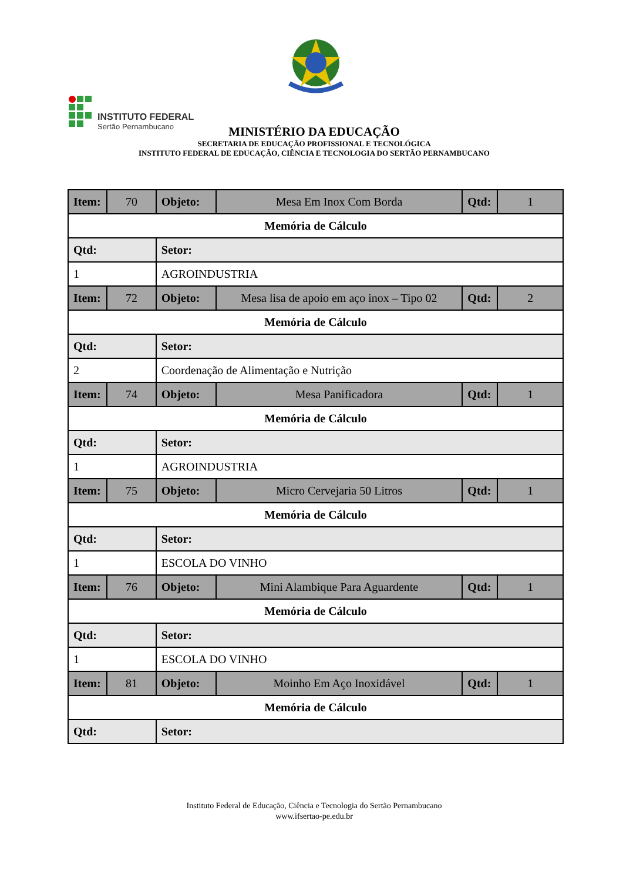INSTITUTO FEDERAL
Sertão Pernambucano
MINISTÉRIO DA EDUCAÇÃO
SECRETARIA DE EDUCAÇÃO PROFISSIONAL E TECNOLÓGICA
INSTITUTO FEDERAL DE EDUCAÇÃO, CIÊNCIA E TECNOLOGIA DO SERTÃO PERNAMBUCANO
| Item: | 70 | Objeto: | Mesa Em Inox Com Borda | Qtd: | 1 |
| Memória de Cálculo | | | | | |
| Qtd: | | Setor: | | | |
| 1 | | AGROINDUSTRIA | | | |
| Item: | 72 | Objeto: | Mesa lisa de apoio em aço inox – Tipo 02 | Qtd: | 2 |
| Memória de Cálculo | | | | | |
| Qtd: | | Setor: | | | |
| 2 | | Coordenação de Alimentação e Nutrição | | | |
| Item: | 74 | Objeto: | Mesa Panificadora | Qtd: | 1 |
| Memória de Cálculo | | | | | |
| Qtd: | | Setor: | | | |
| 1 | | AGROINDUSTRIA | | | |
| Item: | 75 | Objeto: | Micro Cervejaria 50 Litros | Qtd: | 1 |
| Memória de Cálculo | | | | | |
| Qtd: | | Setor: | | | |
| 1 | | ESCOLA DO VINHO | | | |
| Item: | 76 | Objeto: | Mini Alambique Para Aguardente | Qtd: | 1 |
| Memória de Cálculo | | | | | |
| Qtd: | | Setor: | | | |
| 1 | | ESCOLA DO VINHO | | | |
| Item: | 81 | Objeto: | Moinho Em Aço Inoxidável | Qtd: | 1 |
| Memória de Cálculo | | | | | |
| Qtd: | | Setor: | | | |
Instituto Federal de Educação, Ciência e Tecnologia do Sertão Pernambucano
www.ifsertao-pe.edu.br